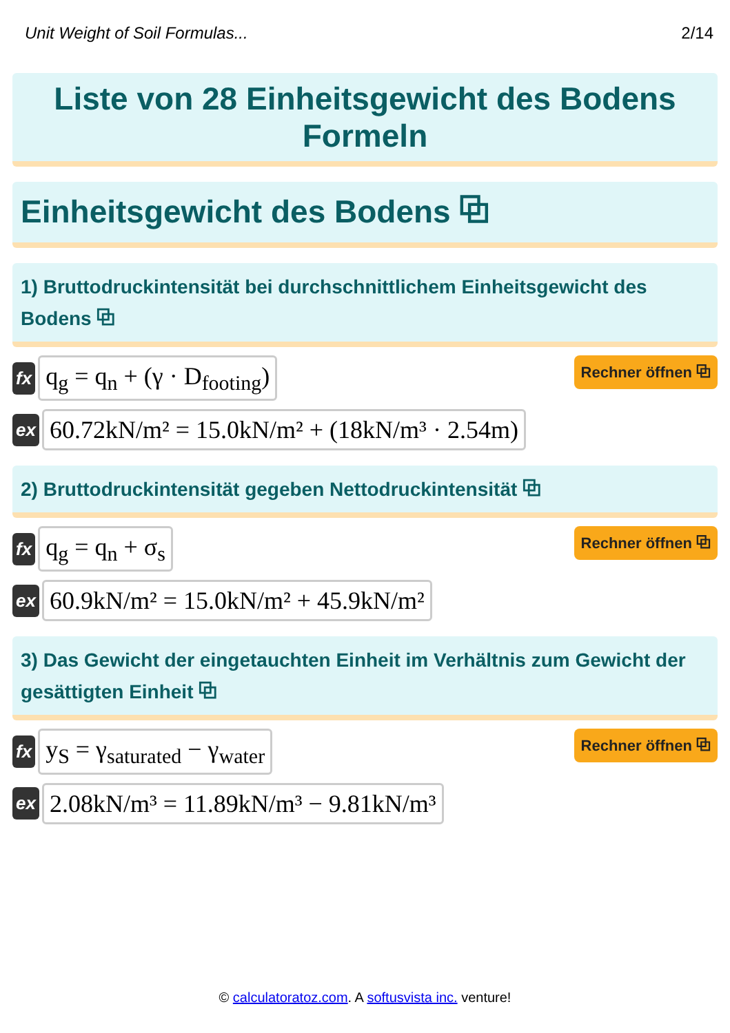Unit Weight of Soil Formulas... 2/14
Liste von 28 Einheitsgewicht des Bodens Formeln
Einheitsgewicht des Bodens ⧉
1) Bruttodruckintensität bei durchschnittlichem Einheitsgewicht des Bodens ⧉
fx q<sub>g</sub> = q<sub>n</sub> + (γ · D<sub>footing</sub>) Rechner öffnen ⧉
ex 60.72kN/m² = 15.0kN/m² + (18kN/m³ · 2.54m)
2) Bruttodruckintensität gegeben Nettodruckintensität ⧉
fx q<sub>g</sub> = q<sub>n</sub> + σ<sub>s</sub> Rechner öffnen ⧉
ex 60.9kN/m² = 15.0kN/m² + 45.9kN/m²
3) Das Gewicht der eingetauchten Einheit im Verhältnis zum Gewicht der gesättigten Einheit ⧉
fx y<sub>S</sub> = γ<sub>saturated</sub> − γ<sub>water</sub> Rechner öffnen ⧉
ex 2.08kN/m³ = 11.89kN/m³ − 9.81kN/m³
© calculatoratoz.com. A softusvista inc. venture!